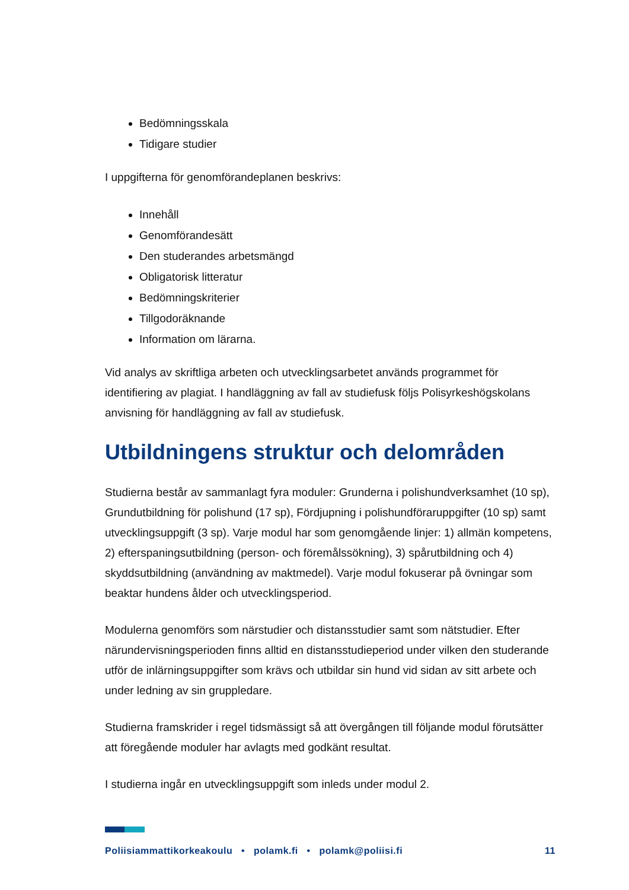Bedömningsskala
Tidigare studier
I uppgifterna för genomförandeplanen beskrivs:
Innehåll
Genomförandesätt
Den studerandes arbetsmängd
Obligatorisk litteratur
Bedömningskriterier
Tillgodoräknande
Information om lärarna.
Vid analys av skriftliga arbeten och utvecklingsarbetet används programmet för identifiering av plagiat. I handläggning av fall av studiefusk följs Polisyrkeshögskolans anvisning för handläggning av fall av studiefusk.
Utbildningens struktur och delområden
Studierna består av sammanlagt fyra moduler: Grunderna i polishundverksamhet (10 sp), Grundutbildning för polishund (17 sp), Fördjupning i polishundföraruppgifter (10 sp) samt utvecklingsuppgift (3 sp). Varje modul har som genomgående linjer: 1) allmän kompetens, 2) efterspaningsutbildning (person- och föremålssökning), 3) spårutbildning och 4) skyddsutbildning (användning av maktmedel). Varje modul fokuserar på övningar som beaktar hundens ålder och utvecklingsperiod.
Modulerna genomförs som närstudier och distansstudier samt som nätstudier. Efter närundervisningsperioden finns alltid en distansstudieperiod under vilken den studerande utför de inlärningsuppgifter som krävs och utbildar sin hund vid sidan av sitt arbete och under ledning av sin gruppledare.
Studierna framskrider i regel tidsmässigt så att övergången till följande modul förutsätter att föregående moduler har avlagts med godkänt resultat.
I studierna ingår en utvecklingsuppgift som inleds under modul 2.
Poliisiammattikorkeakoulu • polamk.fi • polamk@poliisi.fi 11